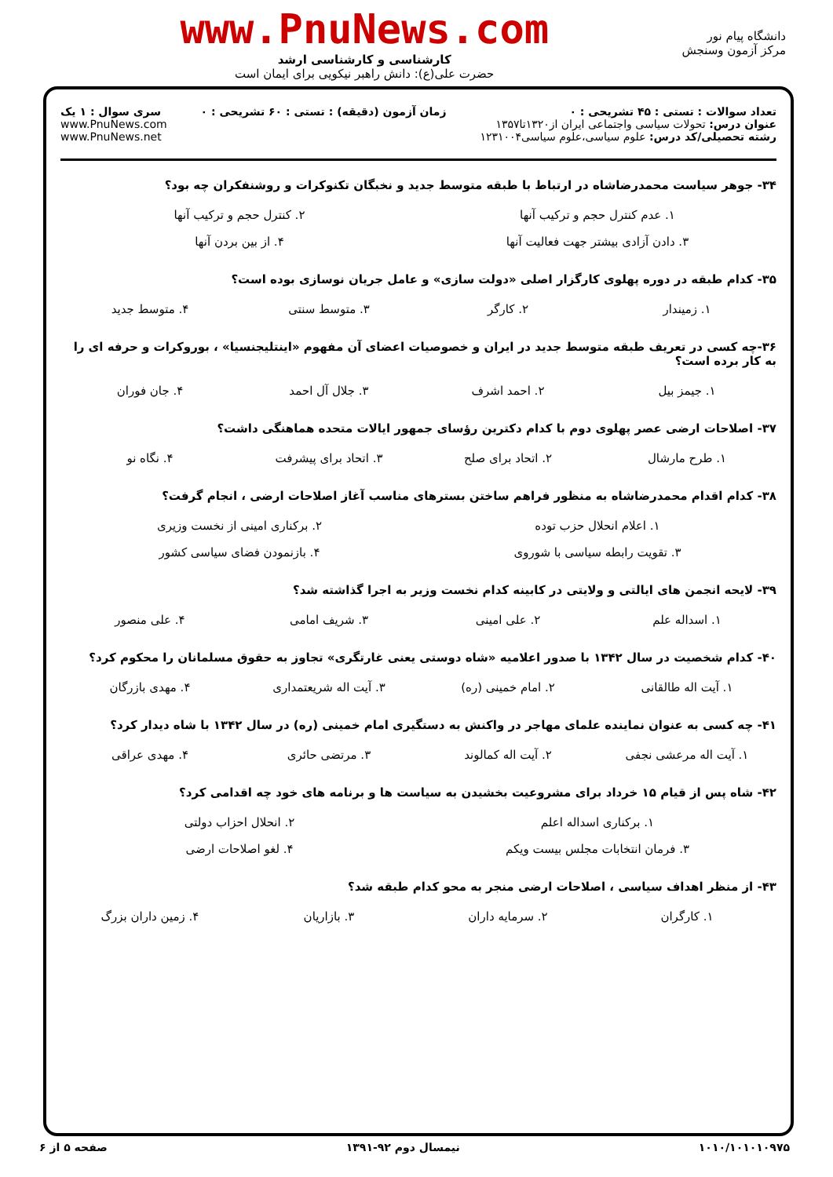دانشگاه پیام نور
مرکز آزمون وسنجش
www.PnuNews.com
کارشناسی و کارشناسی ارشد
حضرت علی(ع): دانش راهبر نیکویی برای ایمان است
تعداد سوالات : تستی : ۴۵ تشریحی : ۰
عنوان درس: تحولات سیاسی واجتماعی ایران از۱۳۲۰تا۱۳۵۷
رشته تحصیلی/کد درس: علوم سیاسی،علوم سیاسی۱۲۳۱۰۰۴
زمان آزمون (دقیقه) : تستی : ۶۰ تشریحی : ۰
سری سوال : ۱ یک
www.PnuNews.com
www.PnuNews.net
۳۴- جوهر سیاست محمدرضاشاه در ارتباط با طبقه متوسط جدید و نخبگان تکنوکرات و روشنفکران چه بود؟
۱. عدم کنترل حجم و ترکیب آنها ۲. کنترل حجم و ترکیب آنها ۳. دادن آزادی بیشتر جهت فعالیت آنها ۴. از بین بردن آنها
۳۵- کدام طبقه در دوره پهلوی کارگزار اصلی «دولت سازی» و عامل جریان نوسازی بوده است؟
۱. زمیندار ۲. کارگر ۳. متوسط سنتی ۴. متوسط جدید
۳۶-چه کسی در تعریف طبقه متوسط جدید در ایران و خصوصیات اعضای آن مفهوم «اینتلیجنسیا» ، بوروکرات و حرفه ای را به کار برده است؟
۱. جیمز بیل ۲. احمد اشرف ۳. جلال آل احمد ۴. جان فوران
۳۷- اصلاحات ارضی عصر پهلوی دوم با کدام دکترین رؤسای جمهور ایالات متحده هماهنگی داشت؟
۱. طرح مارشال ۲. اتحاد برای صلح ۳. اتحاد برای پیشرفت ۴. نگاه نو
۳۸- کدام اقدام محمدرضاشاه به منظور فراهم ساختن بسترهای مناسب آغاز اصلاحات ارضی ، انجام گرفت؟
۱. اعلام انحلال حزب توده ۲. برکناری امینی از نخست وزیری ۳. تقویت رابطه سیاسی با شوروی ۴. بازنمودن فضای سیاسی کشور
۳۹- لایحه انجمن های ایالتی و ولایتی در کابینه کدام نخست وزیر به اجرا گذاشته شد؟
۱. اسداله علم ۲. علی امینی ۳. شریف امامی ۴. علی منصور
۴۰- کدام شخصیت در سال ۱۳۴۲ با صدور اعلامیه «شاه دوستی یعنی غارتگری» تجاوز به حقوق مسلمانان را محکوم کرد؟
۱. آیت اله طالقانی ۲. امام خمینی (ره) ۳. آیت اله شریعتمداری ۴. مهدی بازرگان
۴۱- چه کسی به عنوان نماینده علمای مهاجر در واکنش به دستگیری امام خمینی (ره) در سال ۱۳۴۲ با شاه دیدار کرد؟
۱. آیت اله مرعشی نجفی ۲. آیت اله کمالوند ۳. مرتضی حائری ۴. مهدی عراقی
۴۲- شاه پس از قیام ۱۵ خرداد برای مشروعیت بخشیدن به سیاست ها و برنامه های خود چه اقدامی کرد؟
۱. برکناری اسداله اعلم ۲. انحلال احزاب دولتی ۳. فرمان انتخابات مجلس بیست ویکم ۴. لغو اصلاحات ارضی
۴۳- از منظر اهداف سیاسی ، اصلاحات ارضی منجر به محو کدام طبقه شد؟
۱. کارگران ۲. سرمایه داران ۳. بازاریان ۴. زمین داران بزرگ
۱۰۱۰/۱۰۱۰۱۰۹۷۵ نیمسال دوم ۹۲-۱۳۹۱ صفحه ۵ از ۶